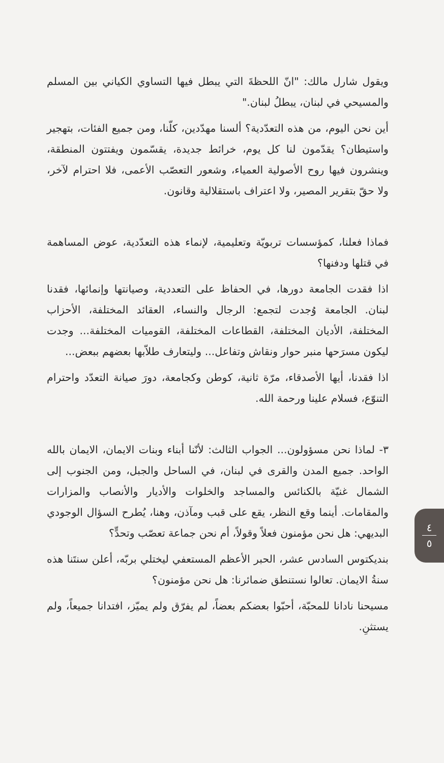ويقول شارل مالك: "انّ اللحظةَ التي يبطل فيها التساوي الكياني بين المسلم والمسيحي في لبنان، يبطلُ لبنان."
أين نحن اليوم، من هذه التعدّدية؟ ألسنا مهدّدين، كلّنا، ومن جميع الفئات، بتهجير واستيطان؟ يقدّمون لنا كل يوم، خرائط جديدة، يقسّمون ويفتتون المنطقة، وينشرون فيها روح الأصولية العمياء، وشعور التعصّب الأعمى، فلا احترام لآخر، ولا حقّ بتقرير المصير، ولا اعتراف باستقلالية وقانون.
فماذا فعلنا، كمؤسسات تربويّة وتعليمية، لإنماء هذه التعدّدية، عوض المساهمة في قتلها ودفنها؟
اذا فقدت الجامعة دورها، في الحفاظ على التعددية، وصيانتها وإنمائها، فقدنا لبنان. الجامعة وُجدت لتجمع: الرجال والنساء، العقائد المختلفة، الأحزاب المختلفة، الأديان المختلفة، القطاعات المختلفة، القوميات المختلفة... وجدت ليكون مسرَحها منبر حوار ونقاش وتفاعل... وليتعارف طلاّبها بعضهم ببعض...
اذا فقدنا، أيها الأصدقاء، مرّة ثانية، كوطن وكجامعة، دورَ صيانة التعدّد واحترام التنوّع، فسلام علينا ورحمة الله.
٣- لماذا نحن مسؤولون... الجواب الثالث: لأنّنا أبناء وبنات الايمان، الايمان بالله الواحد. جميع المدن والقرى في لبنان، في الساحل والجبل، ومن الجنوب إلى الشمال غنيّة بالكنائس والمساجد والخلوات والأديار والأنصاب والمزارات والمقامات. أينما وقع النظر، يقع على قبب ومآذن، وهنا، يُطرح السؤال الوجودي البديهي: هل نحن مؤمنون فعلاً وقولاً، أم نحن جماعة تعصّب وتحدٍّ؟
بنديكتوس السادس عشر، الحبر الأعظم المستعفي ليختلي بربّه، أعلن سنتَنا هذه سنةُ الايمان. تعالوا نستنطق ضمائرنا: هل نحن مؤمنون؟
مسيحنا نادانا للمحبّة، أحبّوا بعضكم بعضاً، لم يفرّق ولم يميّز، افتدانا جميعاً، ولم يستثنِ.
٤
٥